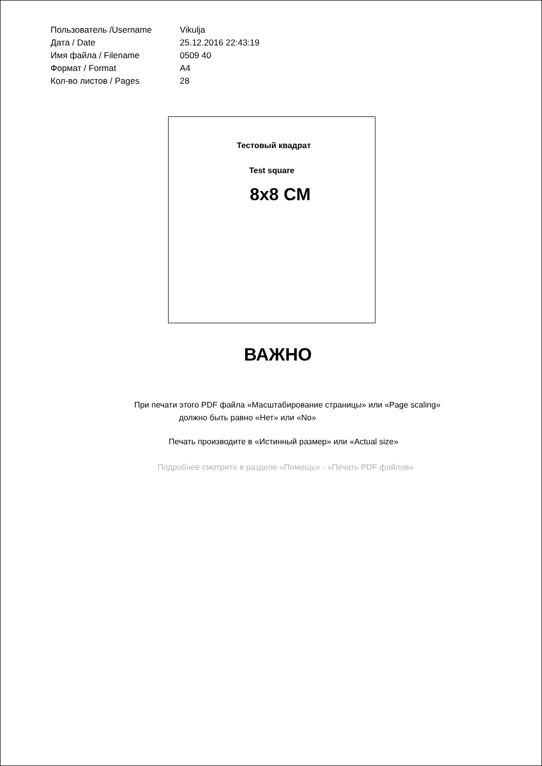| Пользователь /Username | Vikulja |
| Дата / Date | 25.12.2016 22:43:19 |
| Имя файла / Filename | 0509 40 |
| Формат / Format | A4 |
| Кол-во листов / Pages | 28 |
Тестовый квадрат
Test square
8x8 CM
ВАЖНО
При печати этого PDF файла «Масштабирование страницы» или «Page scaling»
должно быть равно «Нет» или «No»
Печать производите в «Истинный размер» или «Actual size»
Подробнее смотрите в разделе «Помощь» - «Печать PDF файлов»